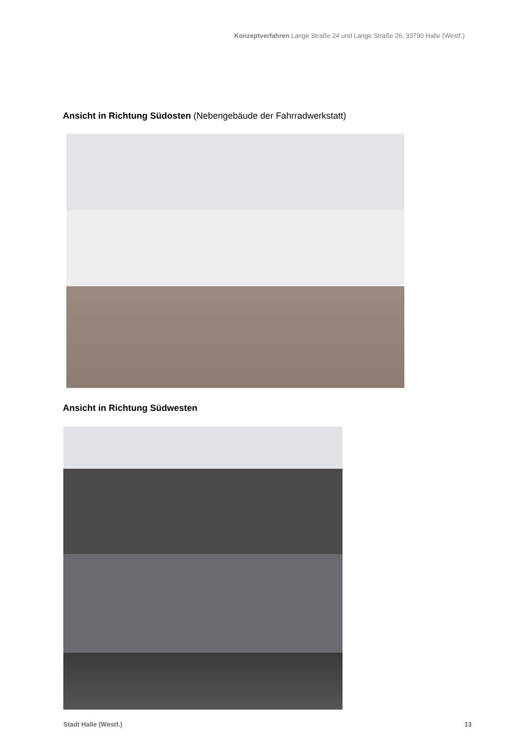Konzeptverfahren Lange Straße 24 und Lange Straße 26, 33790 Halle (Westf.)
Ansicht in Richtung Südosten (Nebengebäude der Fahrradwerkstatt)
Ansicht in Richtung Südwesten
Stadt Halle (Westf.) 13